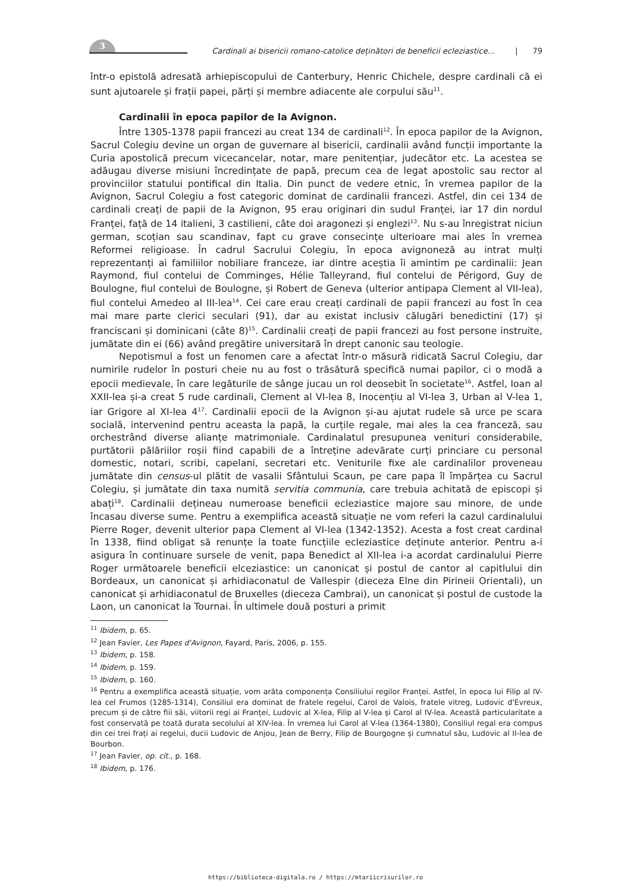3
Cardinali ai bisericii romano-catolice deținători de beneficii ecleziastice... | 79
într-o epistolă adresată arhiepiscopului de Canterbury, Henric Chichele, despre cardinali că ei sunt ajutoarele și frații papei, părți și membre adiacente ale corpului său<sup>11</sup>.
Cardinalii în epoca papilor de la Avignon.
Între 1305-1378 papii francezi au creat 134 de cardinali<sup>12</sup>. În epoca papilor de la Avignon, Sacrul Colegiu devine un organ de guvernare al bisericii, cardinalii având funcții importante la Curia apostolică precum vicecancelar, notar, mare penitențiar, judecător etc. La acestea se adăugau diverse misiuni încredințate de papă, precum cea de legat apostolic sau rector al provinciilor statului pontifical din Italia. Din punct de vedere etnic, în vremea papilor de la Avignon, Sacrul Colegiu a fost categoric dominat de cardinalii francezi. Astfel, din cei 134 de cardinali creați de papii de la Avignon, 95 erau originari din sudul Franței, iar 17 din nordul Franței, față de 14 italieni, 3 castilieni, câte doi aragonezi și englezi<sup>13</sup>. Nu s-au înregistrat niciun german, scoțian sau scandinav, fapt cu grave consecințe ulterioare mai ales în vremea Reformei religioase. În cadrul Sacrului Colegiu, în epoca avignoneză au intrat mulți reprezentanți ai familiilor nobiliare franceze, iar dintre aceștia îi amintim pe cardinalii: Jean Raymond, fiul contelui de Comminges, Hélie Talleyrand, fiul contelui de Périgord, Guy de Boulogne, fiul contelui de Boulogne, și Robert de Geneva (ulterior antipapa Clement al VII-lea), fiul contelui Amedeo al III-lea<sup>14</sup>. Cei care erau creați cardinali de papii francezi au fost în cea mai mare parte clerici seculari (91), dar au existat inclusiv călugări benedictini (17) și franciscani și dominicani (câte 8)<sup>15</sup>. Cardinalii creați de papii francezi au fost persone instruite, jumătate din ei (66) având pregătire universitară în drept canonic sau teologie.
Nepotismul a fost un fenomen care a afectat într-o măsură ridicată Sacrul Colegiu, dar numirile rudelor în posturi cheie nu au fost o trăsătură specifică numai papilor, ci o modă a epocii medievale, în care legăturile de sânge jucau un rol deosebit în societate<sup>16</sup>. Astfel, Ioan al XXII-lea și-a creat 5 rude cardinali, Clement al VI-lea 8, Inocențiu al VI-lea 3, Urban al V-lea 1, iar Grigore al XI-lea 4<sup>17</sup>. Cardinalii epocii de la Avignon și-au ajutat rudele să urce pe scara socială, intervenind pentru aceasta la papă, la curțile regale, mai ales la cea franceză, sau orchestrând diverse alianțe matrimoniale. Cardinalatul presupunea venituri considerabile, purtătorii pălăriilor roșii fiind capabili de a întreține adevărate curți princiare cu personal domestic, notari, scribi, capelani, secretari etc. Veniturile fixe ale cardinalilor proveneau jumătate din census-ul plătit de vasalii Sfântului Scaun, pe care papa îl împărțea cu Sacrul Colegiu, și jumătate din taxa numită servitia communia, care trebuia achitată de episcopi și abați<sup>18</sup>. Cardinalii dețineau numeroase beneficii ecleziastice majore sau minore, de unde încasau diverse sume. Pentru a exemplifica această situație ne vom referi la cazul cardinalului Pierre Roger, devenit ulterior papa Clement al VI-lea (1342-1352). Acesta a fost creat cardinal în 1338, fiind obligat să renunțe la toate funcțiile ecleziastice deținute anterior. Pentru a-i asigura în continuare sursele de venit, papa Benedict al XII-lea i-a acordat cardinalului Pierre Roger următoarele beneficii elceziastice: un canonicat și postul de cantor al capitlului din Bordeaux, un canonicat și arhidiaconatul de Vallespir (dieceza Elne din Pirineii Orientali), un canonicat și arhidiaconatul de Bruxelles (dieceza Cambrai), un canonicat și postul de custode la Laon, un canonicat la Tournai. În ultimele două posturi a primit
<sup>11</sup> Ibidem, p. 65.
<sup>12</sup> Jean Favier, Les Papes d'Avignon, Fayard, Paris, 2006, p. 155.
<sup>13</sup> Ibidem, p. 158.
<sup>14</sup> Ibidem, p. 159.
<sup>15</sup> Ibidem, p. 160.
<sup>16</sup> Pentru a exemplifica această situație, vom arăta componența Consiliului regilor Franței. Astfel, în epoca lui Filip al IV-lea cel Frumos (1285-1314), Consiliul era dominat de fratele regelui, Carol de Valois, fratele vitreg, Ludovic d'Evreux, precum și de către fiii săi, viitorii regi ai Franței, Ludovic al X-lea, Filip al V-lea și Carol al IV-lea. Această particularitate a fost conservată pe toată durata secolului al XIV-lea. În vremea lui Carol al V-lea (1364-1380), Consiliul regal era compus din cei trei frați ai regelui, ducii Ludovic de Anjou, Jean de Berry, Filip de Bourgogne și cumnatul său, Ludovic al II-lea de Bourbon.
<sup>17</sup> Jean Favier, op. cit., p. 168.
<sup>18</sup> Ibidem, p. 176.
https://biblioteca-digitala.ro / https://mtariicrisurilor.ro